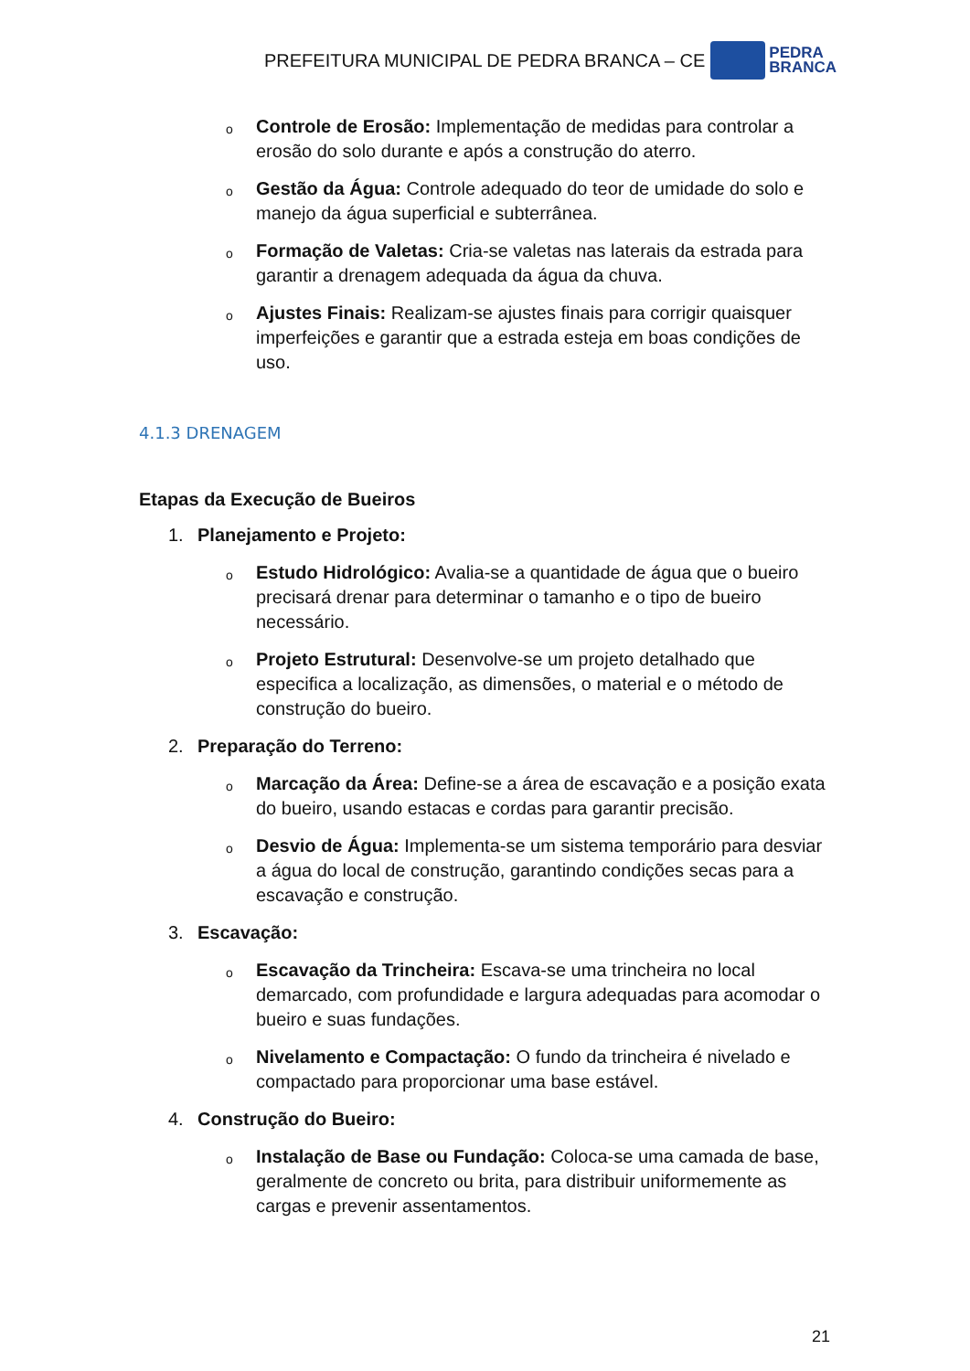PREFEITURA MUNICIPAL DE PEDRA BRANCA – CE
PEDRA
BRANCA
o
Controle de Erosão: Implementação de medidas para controlar a erosão do solo durante e após a construção do aterro.
o
Gestão da Água: Controle adequado do teor de umidade do solo e manejo da água superficial e subterrânea.
o
Formação de Valetas: Cria-se valetas nas laterais da estrada para garantir a drenagem adequada da água da chuva.
o
Ajustes Finais: Realizam-se ajustes finais para corrigir quaisquer imperfeições e garantir que a estrada esteja em boas condições de uso.
4.1.3 DRENAGEM
Etapas da Execução de Bueiros
1. Planejamento e Projeto:
o
Estudo Hidrológico: Avalia-se a quantidade de água que o bueiro precisará drenar para determinar o tamanho e o tipo de bueiro necessário.
o
Projeto Estrutural: Desenvolve-se um projeto detalhado que especifica a localização, as dimensões, o material e o método de construção do bueiro.
2. Preparação do Terreno:
o
Marcação da Área: Define-se a área de escavação e a posição exata do bueiro, usando estacas e cordas para garantir precisão.
o
Desvio de Água: Implementa-se um sistema temporário para desviar a água do local de construção, garantindo condições secas para a escavação e construção.
3. Escavação:
o
Escavação da Trincheira: Escava-se uma trincheira no local demarcado, com profundidade e largura adequadas para acomodar o bueiro e suas fundações.
o
Nivelamento e Compactação: O fundo da trincheira é nivelado e compactado para proporcionar uma base estável.
4. Construção do Bueiro:
o
Instalação de Base ou Fundação: Coloca-se uma camada de base, geralmente de concreto ou brita, para distribuir uniformemente as cargas e prevenir assentamentos.
21